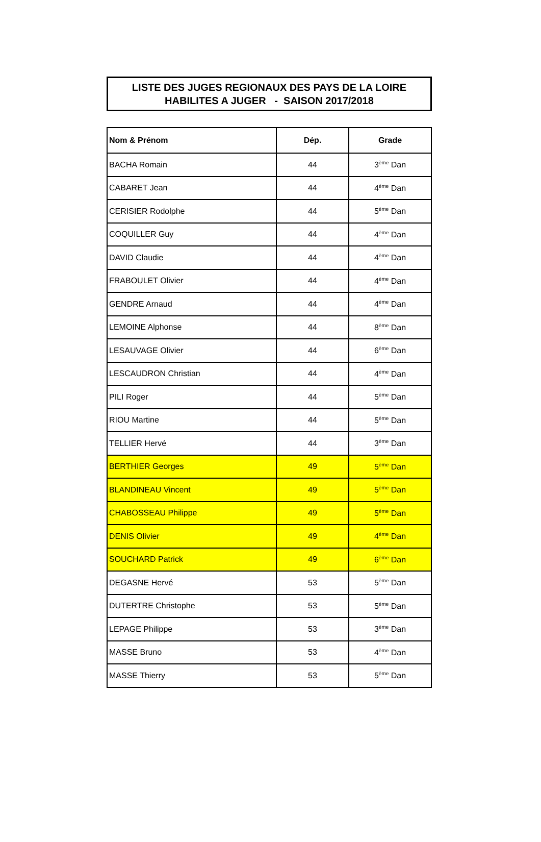LISTE DES JUGES REGIONAUX DES PAYS DE LA LOIRE
HABILITES A JUGER - SAISON 2017/2018
| Nom & Prénom | Dép. | Grade |
| --- | --- | --- |
| BACHA Romain | 44 | 3<sup>ème</sup> Dan |
| CABARET Jean | 44 | 4<sup>ème</sup> Dan |
| CERISIER Rodolphe | 44 | 5<sup>ème</sup> Dan |
| COQUILLER Guy | 44 | 4<sup>ème</sup> Dan |
| DAVID Claudie | 44 | 4<sup>ème</sup> Dan |
| FRABOULET Olivier | 44 | 4<sup>ème</sup> Dan |
| GENDRE Arnaud | 44 | 4<sup>ème</sup> Dan |
| LEMOINE Alphonse | 44 | 8<sup>ème</sup> Dan |
| LESAUVAGE Olivier | 44 | 6<sup>ème</sup> Dan |
| LESCAUDRON Christian | 44 | 4<sup>ème</sup> Dan |
| PILI Roger | 44 | 5<sup>ème</sup> Dan |
| RIOU Martine | 44 | 5<sup>ème</sup> Dan |
| TELLIER Hervé | 44 | 3<sup>ème</sup> Dan |
| BERTHIER Georges | 49 | 5<sup>ème</sup> Dan |
| BLANDINEAU Vincent | 49 | 5<sup>ème</sup> Dan |
| CHABOSSEAU Philippe | 49 | 5<sup>ème</sup> Dan |
| DENIS Olivier | 49 | 4<sup>ème</sup> Dan |
| SOUCHARD Patrick | 49 | 6<sup>ème</sup> Dan |
| DEGASNE Hervé | 53 | 5<sup>ème</sup> Dan |
| DUTERTRE Christophe | 53 | 5<sup>ème</sup> Dan |
| LEPAGE Philippe | 53 | 3<sup>ème</sup> Dan |
| MASSE Bruno | 53 | 4<sup>ème</sup> Dan |
| MASSE Thierry | 53 | 5<sup>ème</sup> Dan |